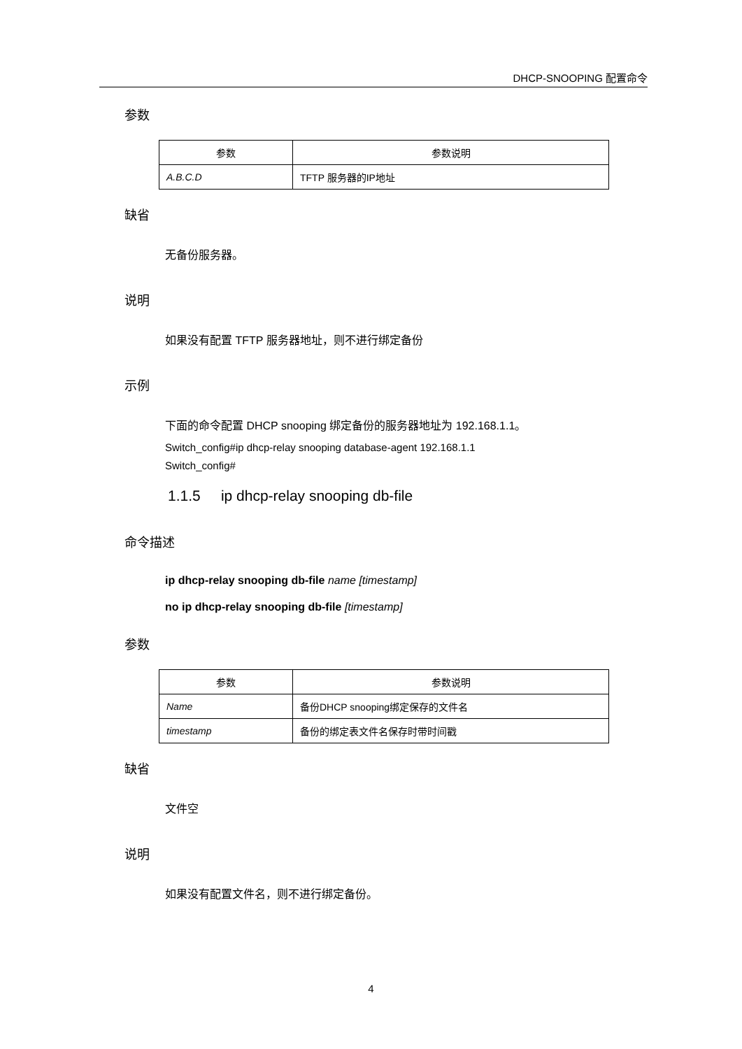DHCP-SNOOPING 配置命令
参数
| 参数 | 参数说明 |
| --- | --- |
| A.B.C.D | TFTP 服务器的IP地址 |
缺省
无备份服务器。
说明
如果没有配置 TFTP 服务器地址，则不进行绑定备份
示例
下面的命令配置 DHCP snooping 绑定备份的服务器地址为 192.168.1.1。
Switch_config#ip dhcp-relay snooping database-agent 192.168.1.1
Switch_config#
1.1.5 ip dhcp-relay snooping db-file
命令描述
ip dhcp-relay snooping db-file name [timestamp]
no ip dhcp-relay snooping db-file [timestamp]
参数
| 参数 | 参数说明 |
| --- | --- |
| Name | 备份DHCP snooping绑定保存的文件名 |
| timestamp | 备份的绑定表文件名保存时带时间戳 |
缺省
文件空
说明
如果没有配置文件名，则不进行绑定备份。
4